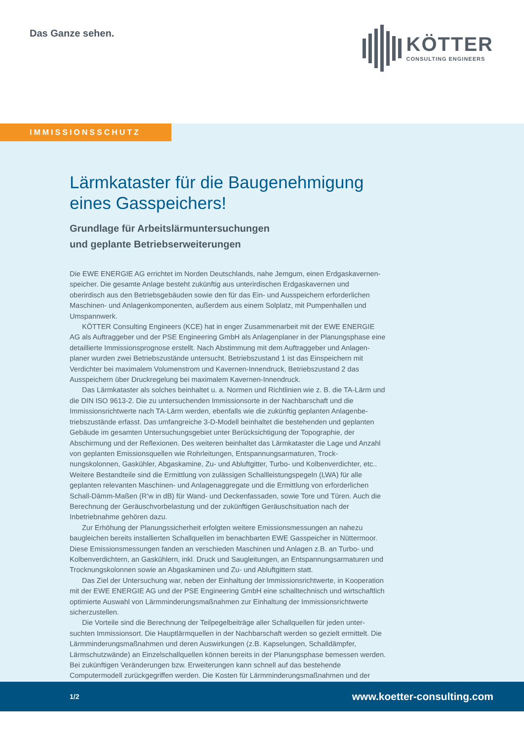Das Ganze sehen. KÖTTER
CONSULTING ENGINEERS
IMMISSIONSSCHUTZ
Lärmkataster für die Baugenehmigung eines Gasspeichers!
Grundlage für Arbeitslärmuntersuchungen
und geplante Betriebserweiterungen
Die EWE ENERGIE AG errichtet im Norden Deutschlands, nahe Jemgum, einen Erdgaskavernen­speicher. Die gesamte Anlage besteht zukünftig aus unterirdischen Erdgaskavernen und oberirdisch aus den Betriebsgebäuden sowie den für das Ein- und Ausspeichern erforderlichen Maschinen- und Anlagenkomponenten, außerdem aus einem Solplatz, mit Pumpenhallen und Umspannwerk.
KÖTTER Consulting Engineers (KCE) hat in enger Zusammenarbeit mit der EWE ENERGIE AG als Auftraggeber und der PSE Engineering GmbH als Anlagenplaner in der Planungsphase eine detaillierte Immissionsprognose erstellt. Nach Abstimmung mit dem Auftraggeber und Anlagen­planer wurden zwei Betriebszustände untersucht. Betriebszustand 1 ist das Einspeichern mit Verdichter bei maximalem Volumenstrom und Kavernen-Innendruck, Betriebszustand 2 das Ausspeichern über Druckregelung bei maximalem Kavernen-Innendruck.
Das Lärmkataster als solches beinhaltet u. a. Normen und Richtlinien wie z. B. die TA-Lärm und die DIN ISO 9613-2. Die zu untersuchenden Immissionsorte in der Nachbarschaft und die Immissionsrichtwerte nach TA-Lärm werden, ebenfalls wie die zukünftig geplanten Anlagenbe­triebszustände erfasst. Das umfangreiche 3-D-Modell beinhaltet die bestehenden und geplanten Gebäude im gesamten Untersuchungsgebiet unter Berücksichtigung der Topographie, der Abschirmung und der Reflexionen. Des weiteren beinhaltet das Lärmkataster die Lage und Anzahl von geplanten Emissionsquellen wie Rohrleitungen, Entspannungsarmaturen, Trock­nungskolonnen, Gaskühler, Abgaskamine, Zu- und Abluftgitter, Turbo- und Kolbenverdichter, etc.. Weitere Bestandteile sind die Ermittlung von zulässigen Schallleistungspegeln (LWA) für alle geplanten relevanten Maschinen- und Anlagenaggregate und die Ermittlung von erforderlichen Schall-Dämm-Maßen (R’w in dB) für Wand- und Deckenfassaden, sowie Tore und Türen. Auch die Berechnung der Geräuschvorbelastung und der zukünftigen Geräuschsituation nach der Inbetriebnahme gehören dazu.
Zur Erhöhung der Planungssicherheit erfolgten weitere Emissionsmessungen an nahezu baugleichen bereits installierten Schallquellen im benachbarten EWE Gasspeicher in Nüttermoor. Diese Emissionsmessungen fanden an verschieden Maschinen und Anlagen z.B. an Turbo- und Kolbenverdichtern, an Gaskühlern, inkl. Druck und Saugleitungen, an Entspannungsarmaturen und Trocknungskolonnen sowie an Abgaskaminen und Zu- und Abluftgittern statt.
Das Ziel der Untersuchung war, neben der Einhaltung der Immissionsrichtwerte, in Kooperation mit der EWE ENERGIE AG und der PSE Engineering GmbH eine schalltechnisch und wirtschaftlich optimierte Auswahl von Lärmminderungsmaßnahmen zur Einhaltung der Immissions­richtwerte sicherzustellen.
Die Vorteile sind die Berechnung der Teilpegelbeiträge aller Schallquellen für jeden unter­suchten Immissionsort. Die Hauptlärmquellen in der Nachbarschaft werden so gezielt ermittelt. Die Lärmminderungsmaßnahmen und deren Auswirkungen (z.B. Kapselungen, Schalldämpfer, Lärmschutzwände) an Einzelschallquellen können bereits in der Planungsphase bemessen werden. Bei zukünftigen Veränderungen bzw. Erweiterungen kann schnell auf das bestehende Computermodell zurückgegriffen werden. Die Kosten für Lärmminderungsmaßnahmen und der
1/2 www.koetter-consulting.com